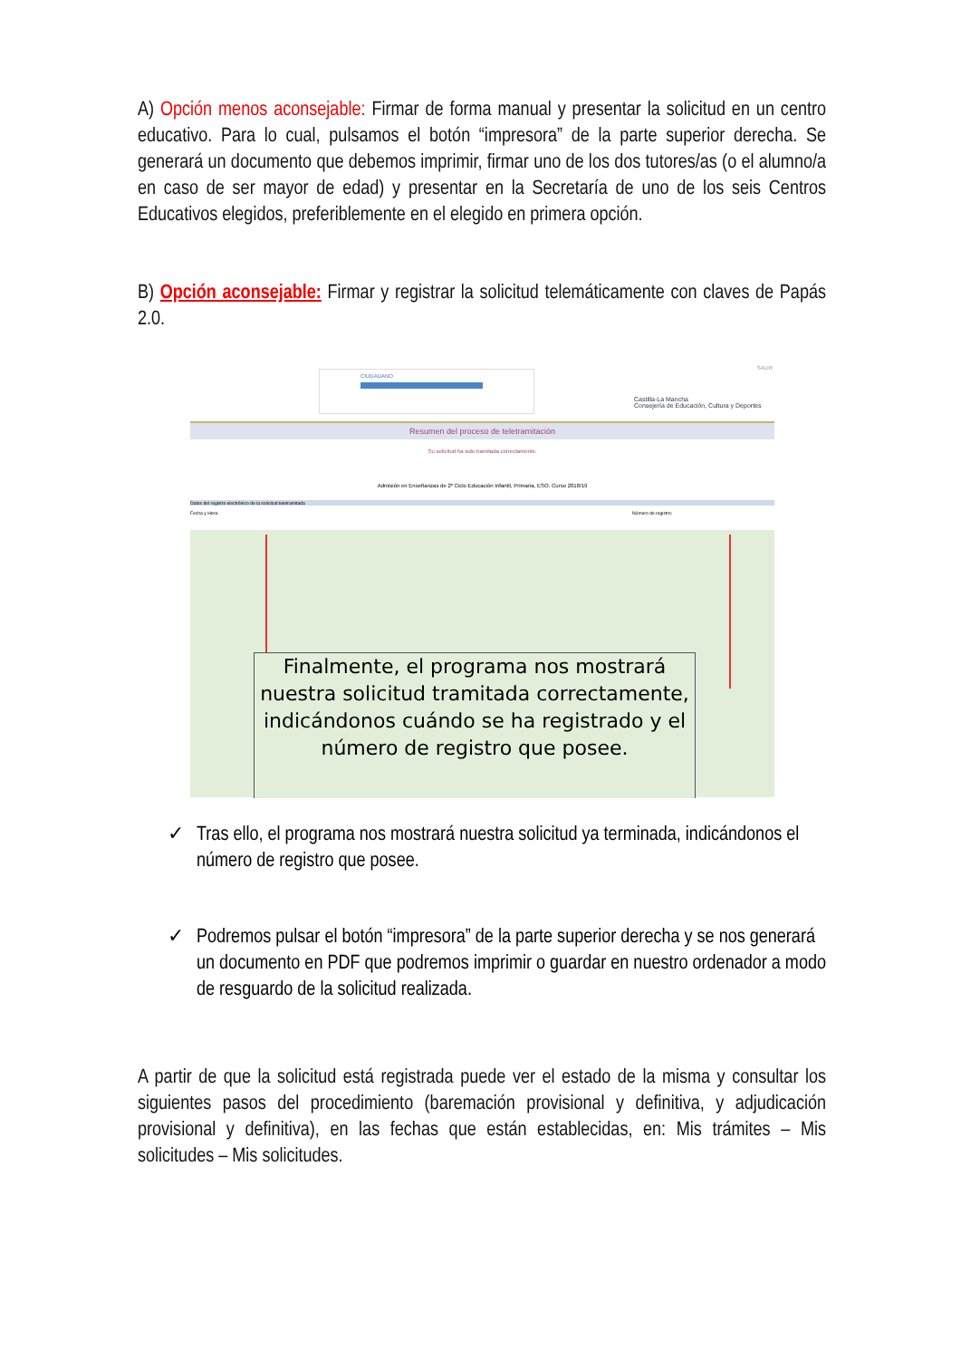A) Opción menos aconsejable: Firmar de forma manual y presentar la solicitud en un centro educativo. Para lo cual, pulsamos el botón “impresora” de la parte superior derecha. Se generará un documento que debemos imprimir, firmar uno de los dos tutores/as (o el alumno/a en caso de ser mayor de edad) y presentar en la Secretaría de uno de los seis Centros Educativos elegidos, preferiblemente en el elegido en primera opción.
B) Opción aconsejable: Firmar y registrar la solicitud telemáticamente con claves de Papás 2.0.
CIUDADANO
SALIR
Castilla-La Mancha
Consejería de Educación, Cultura y Deportes
Resumen del proceso de teletramitación
Su solicitud ha sido tramitada correctamente.
Admisión en Enseñanzas de 2º Ciclo Educación Infantil, Primaria, ESO. Curso 2018/19
Datos del registro electrónico de la solicitud teletramitada
Fecha y Hora: Número de registro:
Finalmente, el programa nos mostrará nuestra solicitud tramitada correctamente, indicándonos cuándo se ha registrado y el número de registro que posee.
✓
Tras ello, el programa nos mostrará nuestra solicitud ya terminada, indicándonos el número de registro que posee.
✓
Podremos pulsar el botón “impresora” de la parte superior derecha y se nos generará un documento en PDF que podremos imprimir o guardar en nuestro ordenador a modo de resguardo de la solicitud realizada.
A partir de que la solicitud está registrada puede ver el estado de la misma y consultar los siguientes pasos del procedimiento (baremación provisional y definitiva, y adjudicación provisional y definitiva), en las fechas que están establecidas, en: Mis trámites – Mis solicitudes – Mis solicitudes.